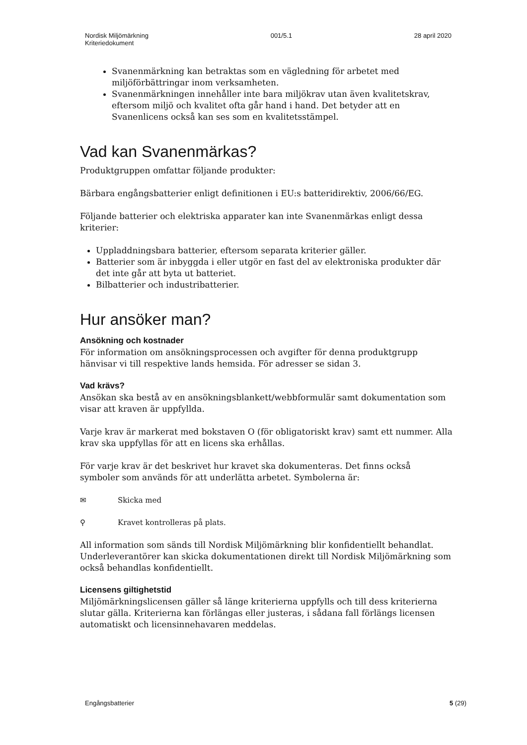Nordisk Miljömärkning
Kriteriedokument
001/5.1 28 april 2020
Svanenmärkning kan betraktas som en vägledning för arbetet med miljöförbättringar inom verksamheten.
Svanenmärkningen innehåller inte bara miljökrav utan även kvalitetskrav, eftersom miljö och kvalitet ofta går hand i hand. Det betyder att en Svanenlicens också kan ses som en kvalitetsstämpel.
Vad kan Svanenmärkas?
Produktgruppen omfattar följande produkter:
Bärbara engångsbatterier enligt definitionen i EU:s batteridirektiv, 2006/66/EG.
Följande batterier och elektriska apparater kan inte Svanenmärkas enligt dessa kriterier:
Uppladdningsbara batterier, eftersom separata kriterier gäller.
Batterier som är inbyggda i eller utgör en fast del av elektroniska produkter där det inte går att byta ut batteriet.
Bilbatterier och industribatterier.
Hur ansöker man?
Ansökning och kostnader
För information om ansökningsprocessen och avgifter för denna produktgrupp hänvisar vi till respektive lands hemsida. För adresser se sidan 3.
Vad krävs?
Ansökan ska bestå av en ansökningsblankett/webbformulär samt dokumentation som visar att kraven är uppfyllda.
Varje krav är markerat med bokstaven O (för obligatoriskt krav) samt ett nummer. Alla krav ska uppfyllas för att en licens ska erhållas.
För varje krav är det beskrivet hur kravet ska dokumenteras. Det finns också symboler som används för att underlätta arbetet. Symbolerna är:
✉ Skicka med
⚲ Kravet kontrolleras på plats.
All information som sänds till Nordisk Miljömärkning blir konfidentiellt behandlat. Underleverantörer kan skicka dokumentationen direkt till Nordisk Miljömärkning som också behandlas konfidentiellt.
Licensens giltighetstid
Miljömärkningslicensen gäller så länge kriterierna uppfylls och till dess kriterierna slutar gälla. Kriterierna kan förlängas eller justeras, i sådana fall förlängs licensen automatiskt och licensinnehavaren meddelas.
Engångsbatterier 5 (29)